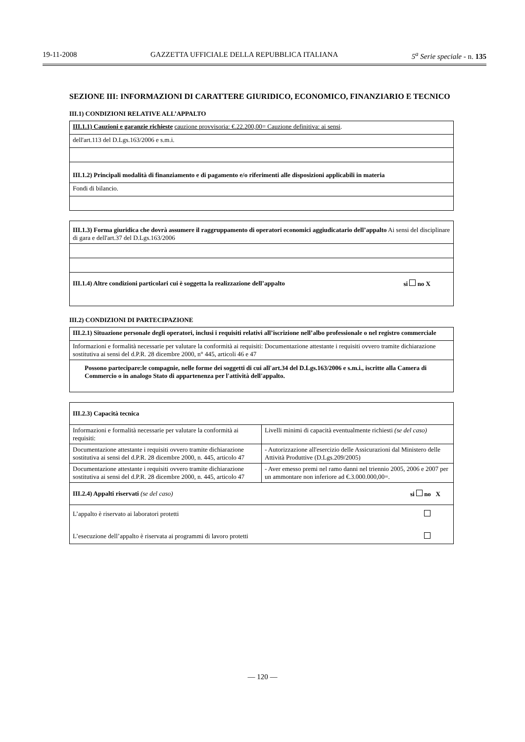19-11-2008 GAZZETTA UFFICIALE DELLA REPUBBLICA ITALIANA 5<sup>a</sup> Serie speciale - n. 135
SEZIONE III: INFORMAZIONI DI CARATTERE GIURIDICO, ECONOMICO, FINANZIARIO E TECNICO
III.1) CONDIZIONI RELATIVE ALL’APPALTO
| III.1.1) Cauzioni e garanzie richieste cauzione provvisoria: €.22.200,00= Cauzione definitiva: ai sensi . |
| dell'art.113 del D.Lgs.163/2006 e s.m.i. |
| III.1.2) Principali modalità di finanziamento e di pagamento e/o riferimenti alle disposizioni applicabili in materia |
| Fondi di bilancio. |
| III.1.3) Forma giuridica che dovrà assumere il raggruppamento di operatori economici aggiudicatario dell’appalto Ai sensi del disciplinare di gara e dell'art.37 del D.Lgs.163/2006 |
| III.1.4) Altre condizioni particolari cui è soggetta la realizzazione dell’appalto si no X |
III.2) CONDIZIONI DI PARTECIPAZIONE
| III.2.1) Situazione personale degli operatori, inclusi i requisiti relativi all’iscrizione nell’albo professionale o nel registro commerciale |
| Informazioni e formalità necessarie per valutare la conformità ai requisiti: Documentazione attestante i requisiti ovvero tramite dichiarazione sostitutiva ai sensi del d.P.R. 28 dicembre 2000, n° 445, articoli 46 e 47 |
| Possono partecipare:le compagnie, nelle forme dei soggetti di cui all'art.34 del D.Lgs.163/2006 e s.m.i., iscritte alla Camera di Commercio o in analogo Stato di appartenenza per l'attività dell'appalto. |
| III.2.3) Capacità tecnica | |
| Informazioni e formalità necessarie per valutare la conformità ai requisiti: | Livelli minimi di capacità eventualmente richiesti (se del caso) |
| Documentazione attestante i requisiti ovvero tramite dichiarazione sostitutiva ai sensi del d.P.R. 28 dicembre 2000, n. 445, articolo 47 | - Autorizzazione all'esercizio delle Assicurazioni dal Ministero delle Attività Produttive (D.Lgs.209/2005) |
| Documentazione attestante i requisiti ovvero tramite dichiarazione sostitutiva ai sensi del d.P.R. 28 dicembre 2000, n. 445, articolo 47 | - Aver emesso premi nel ramo danni nel triennio 2005, 2006 e 2007 per un ammontare non inferiore ad €.3.000.000,00=. |
| III.2.4) Appalti riservati (se del caso) si no X | |
| L’appalto è riservato ai laboratori protetti | |
| L’esecuzione dell’appalto è riservata ai programmi di lavoro protetti | |
— 120 —